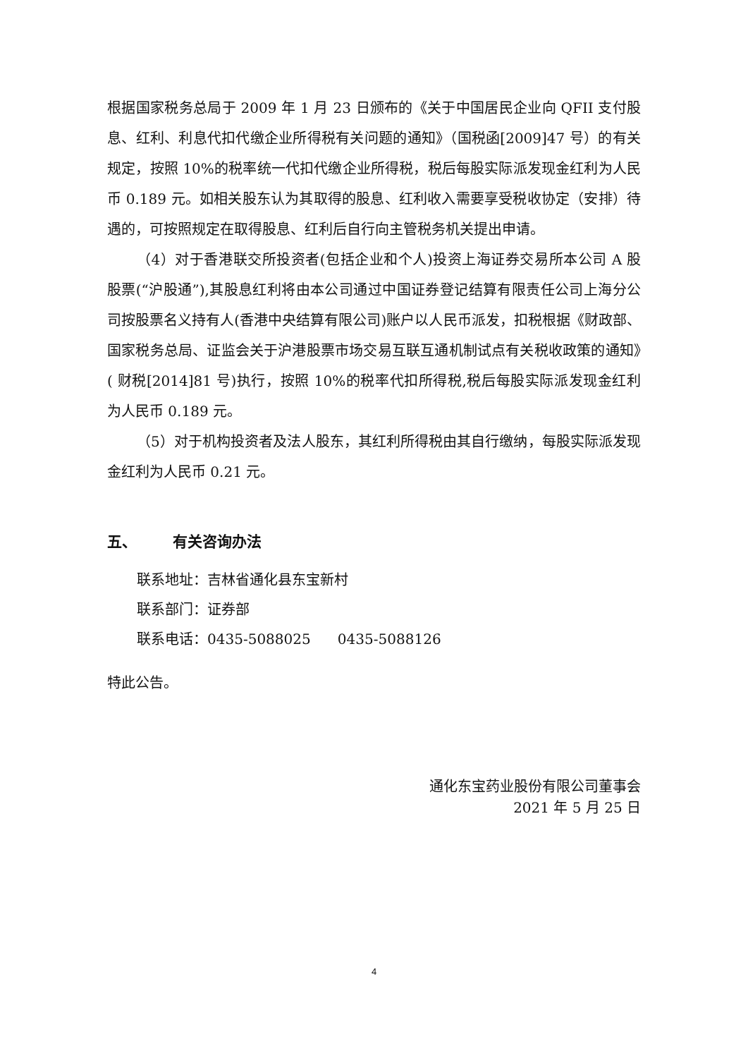根据国家税务总局于 2009 年 1 月 23 日颁布的《关于中国居民企业向 QFII 支付股息、红利、利息代扣代缴企业所得税有关问题的通知》（国税函[2009]47 号）的有关规定，按照 10%的税率统一代扣代缴企业所得税，税后每股实际派发现金红利为人民币 0.189 元。如相关股东认为其取得的股息、红利收入需要享受税收协定（安排）待遇的，可按照规定在取得股息、红利后自行向主管税务机关提出申请。
（4）对于香港联交所投资者(包括企业和个人)投资上海证券交易所本公司 A 股股票(“沪股通”),其股息红利将由本公司通过中国证券登记结算有限责任公司上海分公司按股票名义持有人(香港中央结算有限公司)账户以人民币派发，扣税根据《财政部、国家税务总局、证监会关于沪港股票市场交易互联互通机制试点有关税收政策的通知》( 财税[2014]81 号)执行，按照 10%的税率代扣所得税,税后每股实际派发现金红利为人民币 0.189 元。
（5）对于机构投资者及法人股东，其红利所得税由其自行缴纳，每股实际派发现金红利为人民币 0.21 元。
五、 有关咨询办法
联系地址：吉林省通化县东宝新村
联系部门：证券部
联系电话：0435-5088025 0435-5088126
特此公告。
通化东宝药业股份有限公司董事会
2021 年 5 月 25 日
4